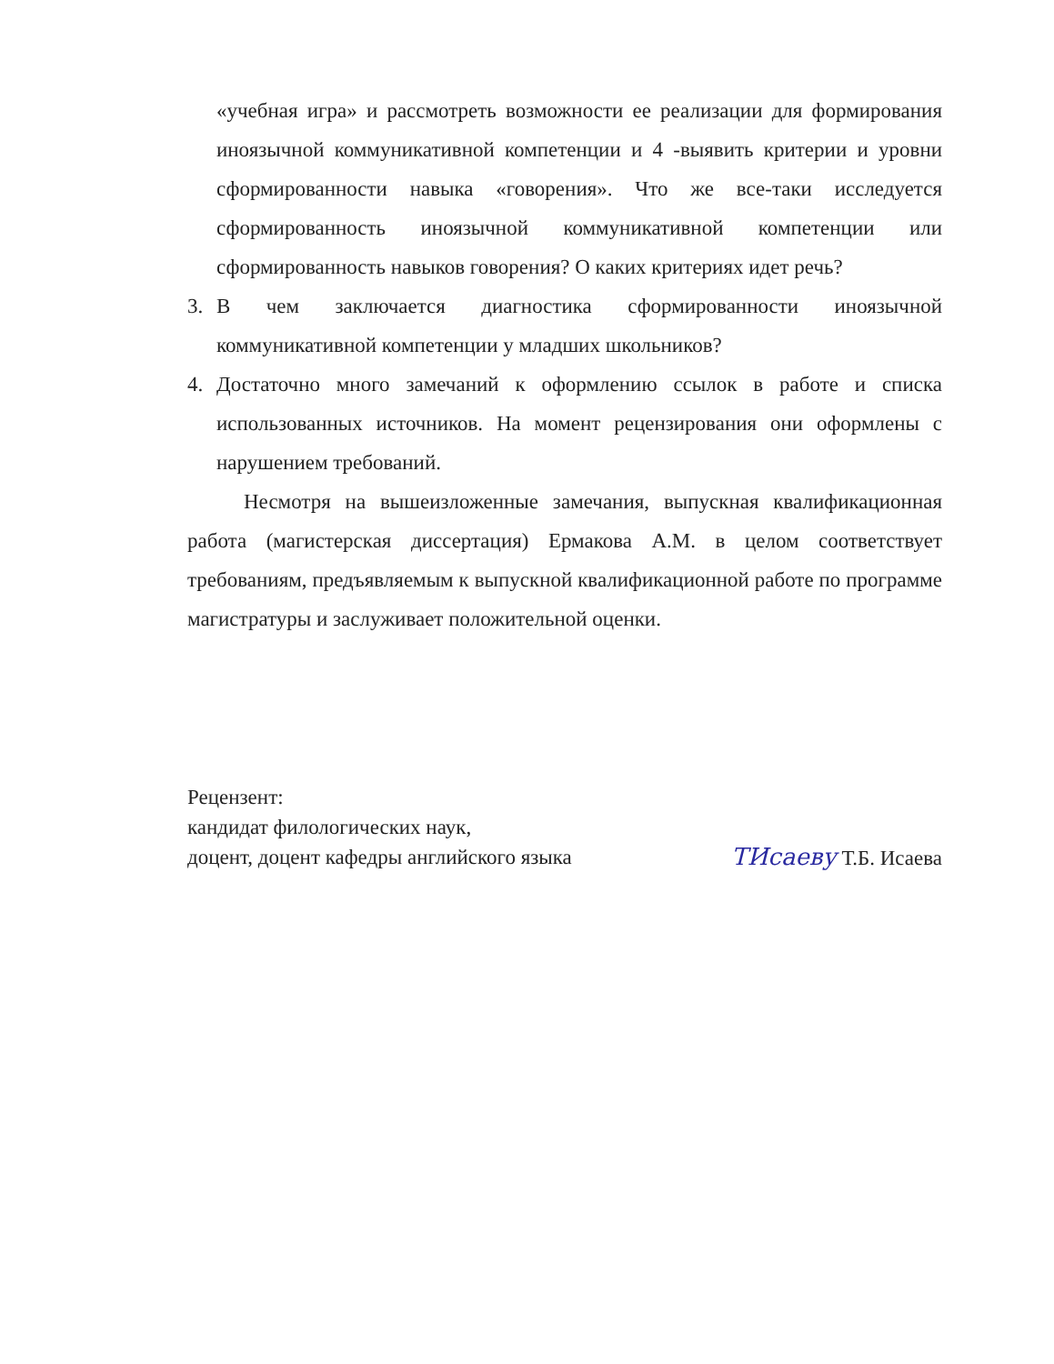«учебная игра» и рассмотреть возможности ее реализации для формирования иноязычной коммуникативной компетенции и 4 -выявить критерии и уровни сформированности навыка «говорения». Что же все-таки исследуется сформированность иноязычной коммуникативной компетенции или сформированность навыков говорения? О каких критериях идет речь?
3. В чем заключается диагностика сформированности иноязычной коммуникативной компетенции у младших школьников?
4. Достаточно много замечаний к оформлению ссылок в работе и списка использованных источников. На момент рецензирования они оформлены с нарушением требований.
Несмотря на вышеизложенные замечания, выпускная квалификационная работа (магистерская диссертация) Ермакова А.М. в целом соответствует требованиям, предъявляемым к выпускной квалификационной работе по программе магистратуры и заслуживает положительной оценки.
Рецензент:
кандидат филологических наук,
доцент, доцент кафедры английского языка TИсаеву Т.Б. Исаева